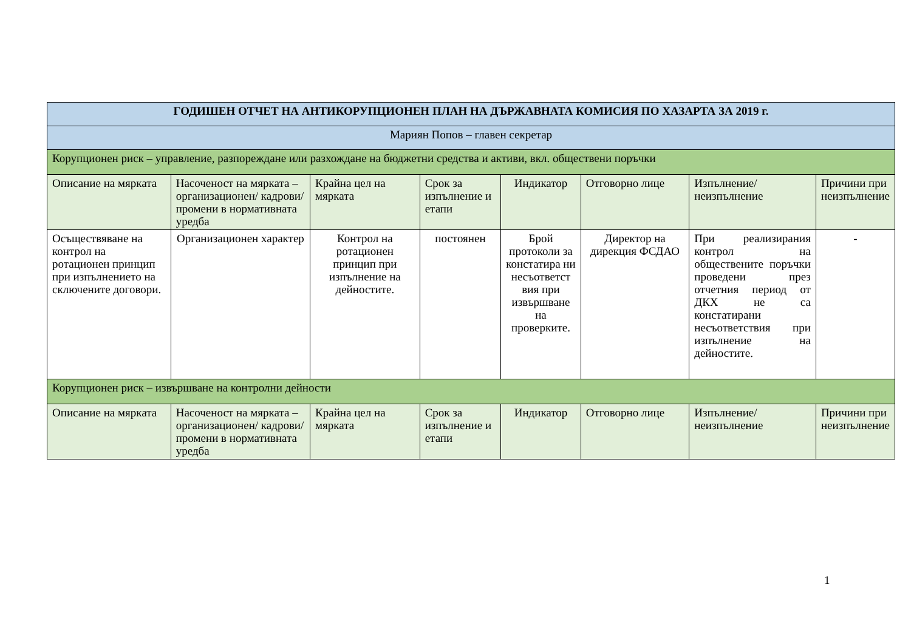| ГОДИШЕН ОТЧЕТ НА АНТИКОРУПЦИОНЕН ПЛАН НА ДЪРЖАВНАТА КОМИСИЯ ПО ХАЗАРТА ЗА 2019 г. | | | | | | | |
| Мариян Попов – главен секретар | | | | | | | |
| Корупционен риск – управление, разпореждане или разхождане на бюджетни средства и активи, вкл. обществени поръчки | | | | | | | |
| Описание на мярката | Насоченост на мярката – организационен/ кадрови/ промени в нормативната уредба | Крайна цел на мярката | Срок за изпълнение и етапи | Индикатор | Отговорно лице | Изпълнение/ неизпълнение | Причини при неизпълнение |
| Осъществяване на контрол на ротационен принцип при изпълнението на сключените договори. | Организационен характер | Контрол на ротационен принцип при изпълнение на дейностите. | постоянен | Брой протоколи за констатира ни несъответст вия при извършване на проверките. | Директор на дирекция ФСДАО | При реализирания контрол на обществените поръчки проведени през отчетния период от ДКХ не са констатирани несъответствия при изпълнение на дейностите. | - |
| Корупционен риск – извършване на контролни дейности | | | | | | | |
| Описание на мярката | Насоченост на мярката – организационен/ кадрови/ промени в нормативната уредба | Крайна цел на мярката | Срок за изпълнение и етапи | Индикатор | Отговорно лице | Изпълнение/ неизпълнение | Причини при неизпълнение |
1